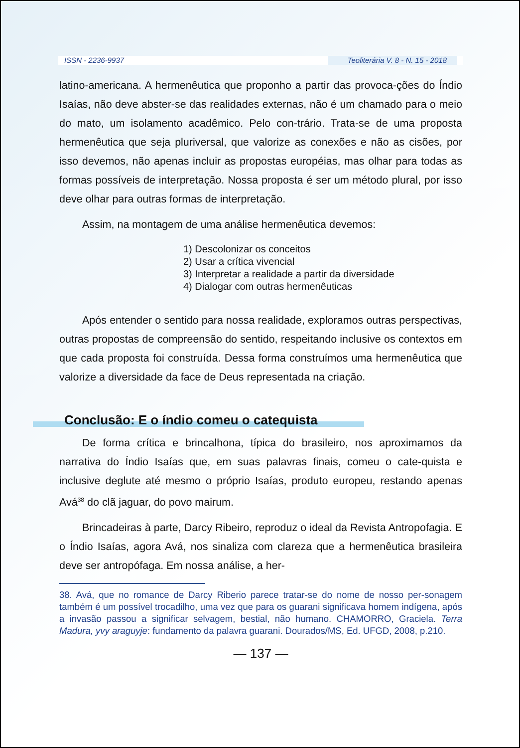ISSN - 2236-9937 Teoliterária V. 8 - N. 15 - 2018
latino-americana. A hermenêutica que proponho a partir das provoca-ções do Índio Isaías, não deve abster-se das realidades externas, não é um chamado para o meio do mato, um isolamento acadêmico. Pelo con-trário. Trata-se de uma proposta hermenêutica que seja pluriversal, que valorize as conexões e não as cisões, por isso devemos, não apenas incluir as propostas européias, mas olhar para todas as formas possíveis de interpretação. Nossa proposta é ser um método plural, por isso deve olhar para outras formas de interpretação.
Assim, na montagem de uma análise hermenêutica devemos:
1) Descolonizar os conceitos
2) Usar a crítica vivencial
3) Interpretar a realidade a partir da diversidade
4) Dialogar com outras hermenêuticas
Após entender o sentido para nossa realidade, exploramos outras perspectivas, outras propostas de compreensão do sentido, respeitando inclusive os contextos em que cada proposta foi construída. Dessa forma construímos uma hermenêutica que valorize a diversidade da face de Deus representada na criação.
Conclusão: E o índio comeu o catequista
De forma crítica e brincalhona, típica do brasileiro, nos aproximamos da narrativa do Índio Isaías que, em suas palavras finais, comeu o cate-quista e inclusive deglute até mesmo o próprio Isaías, produto europeu, restando apenas Avá<sup>38</sup> do clã jaguar, do povo mairum.
Brincadeiras à parte, Darcy Ribeiro, reproduz o ideal da Revista Antropofagia. E o Índio Isaías, agora Avá, nos sinaliza com clareza que a hermenêutica brasileira deve ser antropófaga. Em nossa análise, a her-
38. Avá, que no romance de Darcy Riberio parece tratar-se do nome de nosso per-sonagem também é um possível trocadilho, uma vez que para os guarani significava homem indígena, após a invasão passou a significar selvagem, bestial, não humano. CHAMORRO, Graciela. Terra Madura, yvy araguyje: fundamento da palavra guarani. Dourados/MS, Ed. UFGD, 2008, p.210.
— 137 —